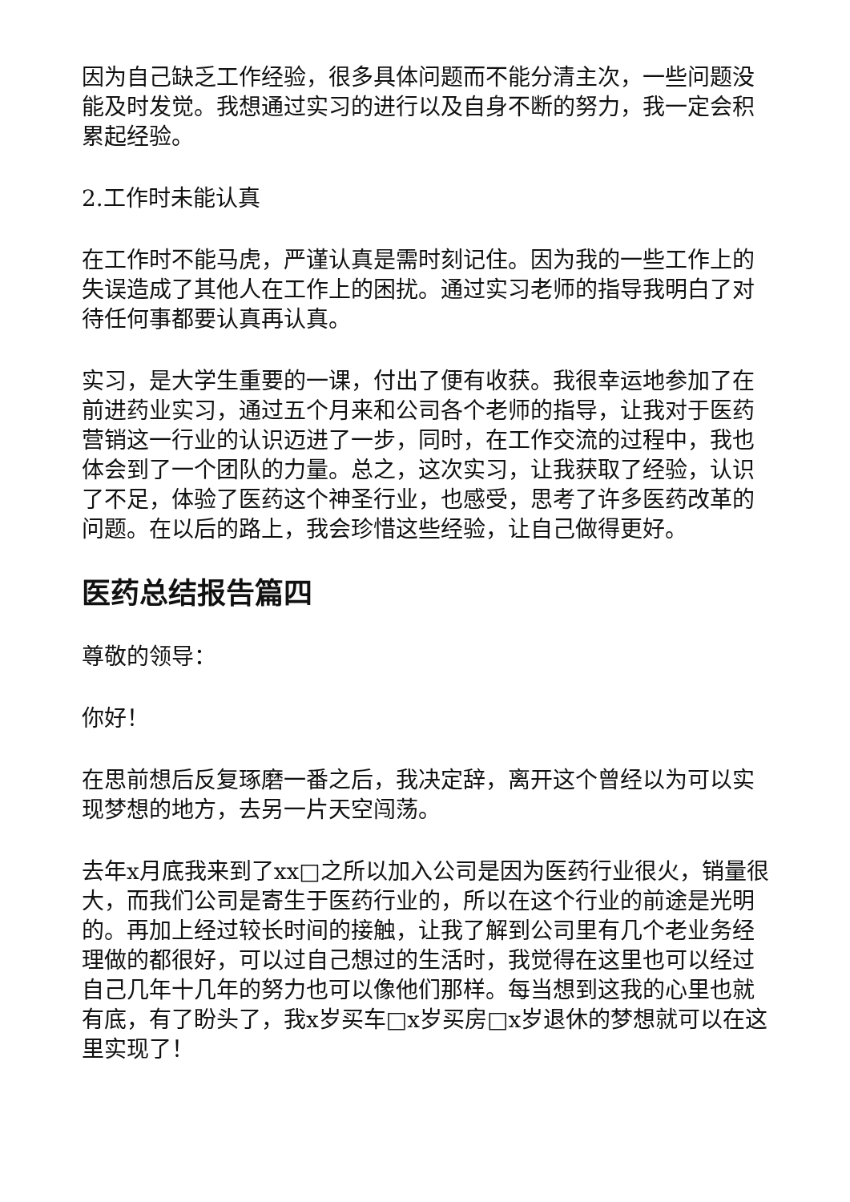因为自己缺乏工作经验，很多具体问题而不能分清主次，一些问题没能及时发觉。我想通过实习的进行以及自身不断的努力，我一定会积累起经验。
2.工作时未能认真
在工作时不能马虎，严谨认真是需时刻记住。因为我的一些工作上的失误造成了其他人在工作上的困扰。通过实习老师的指导我明白了对待任何事都要认真再认真。
实习，是大学生重要的一课，付出了便有收获。我很幸运地参加了在前进药业实习，通过五个月来和公司各个老师的指导，让我对于医药营销这一行业的认识迈进了一步，同时，在工作交流的过程中，我也体会到了一个团队的力量。总之，这次实习，让我获取了经验，认识了不足，体验了医药这个神圣行业，也感受，思考了许多医药改革的问题。在以后的路上，我会珍惜这些经验，让自己做得更好。
医药总结报告篇四
尊敬的领导：
你好！
在思前想后反复琢磨一番之后，我决定辞，离开这个曾经以为可以实现梦想的地方，去另一片天空闯荡。
去年x月底我来到了xx□之所以加入公司是因为医药行业很火，销量很大，而我们公司是寄生于医药行业的，所以在这个行业的前途是光明的。再加上经过较长时间的接触，让我了解到公司里有几个老业务经理做的都很好，可以过自己想过的生活时，我觉得在这里也可以经过自己几年十几年的努力也可以像他们那样。每当想到这我的心里也就有底，有了盼头了，我x岁买车□x岁买房□x岁退休的梦想就可以在这里实现了！